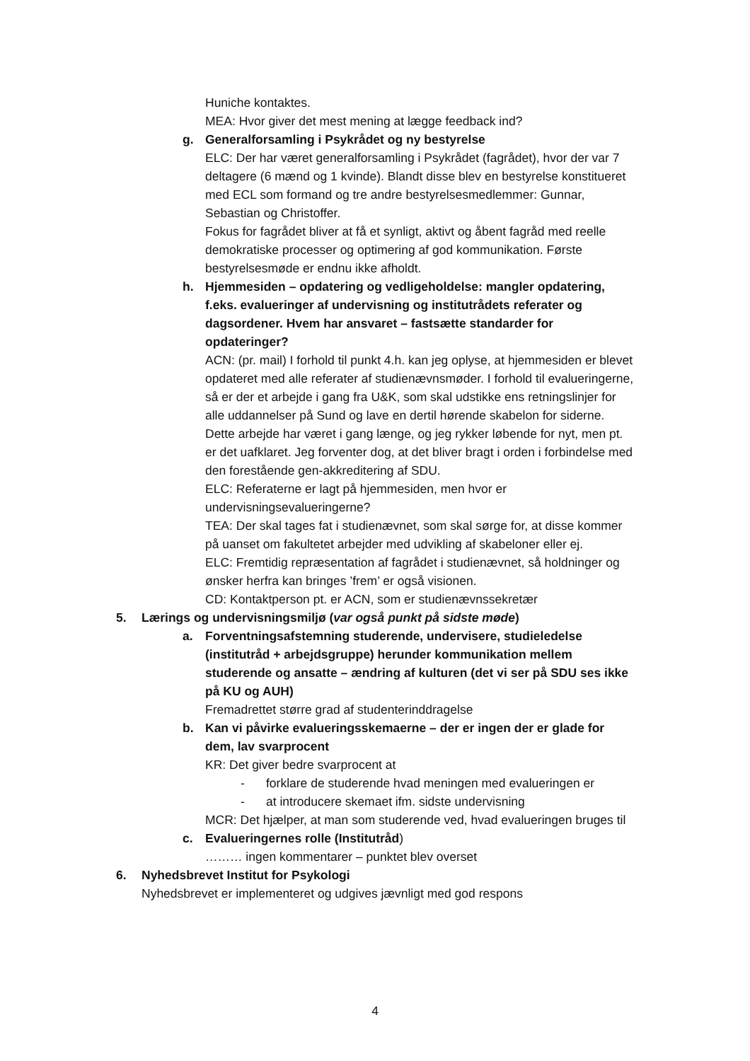Huniche kontaktes.
MEA: Hvor giver det mest mening at lægge feedback ind?
g. Generalforsamling i Psykrådet og ny bestyrelse
ELC: Der har været generalforsamling i Psykrådet (fagrådet), hvor der var 7 deltagere (6 mænd og 1 kvinde). Blandt disse blev en bestyrelse konstitueret med ECL som formand og tre andre bestyrelsesmedlemmer: Gunnar, Sebastian og Christoffer.
Fokus for fagrådet bliver at få et synligt, aktivt og åbent fagråd med reelle demokratiske processer og optimering af god kommunikation. Første bestyrelsesmøde er endnu ikke afholdt.
h. Hjemmesiden – opdatering og vedligeholdelse: mangler opdatering, f.eks. evalueringer af undervisning og institutrådets referater og dagsordener. Hvem har ansvaret – fastsætte standarder for opdateringer?
ACN: (pr. mail) I forhold til punkt 4.h. kan jeg oplyse, at hjemmesiden er blevet opdateret med alle referater af studienævnsmøder. I forhold til evalueringerne, så er der et arbejde i gang fra U&K, som skal udstikke ens retningslinjer for alle uddannelser på Sund og lave en dertil hørende skabelon for siderne. Dette arbejde har været i gang længe, og jeg rykker løbende for nyt, men pt. er det uafklaret. Jeg forventer dog, at det bliver bragt i orden i forbindelse med den forestående gen-akkreditering af SDU.
ELC: Referaterne er lagt på hjemmesiden, men hvor er undervisningsevalueringerne?
TEA: Der skal tages fat i studienævnet, som skal sørge for, at disse kommer på uanset om fakultetet arbejder med udvikling af skabeloner eller ej.
ELC: Fremtidig repræsentation af fagrådet i studienævnet, så holdninger og ønsker herfra kan bringes ’frem’ er også visionen.
CD: Kontaktperson pt. er ACN, som er studienævnssekretær
5. Lærings og undervisningsmiljø (var også punkt på sidste møde)
a. Forventningsafstemning studerende, undervisere, studieledelse (institutråd + arbejdsgruppe) herunder kommunikation mellem studerende og ansatte – ændring af kulturen (det vi ser på SDU ses ikke på KU og AUH)
Fremadrettet større grad af studenterinddragelse
b. Kan vi påvirke evalueringsskemaerne – der er ingen der er glade for dem, lav svarprocent
KR: Det giver bedre svarprocent at
- forklare de studerende hvad meningen med evalueringen er
- at introducere skemaet ifm. sidste undervisning
MCR: Det hjælper, at man som studerende ved, hvad evalueringen bruges til
c. Evalueringernes rolle (Institutråd)
……… ingen kommentarer – punktet blev overset
6. Nyhedsbrevet Institut for Psykologi
Nyhedsbrevet er implementeret og udgives jævnligt med god respons
4